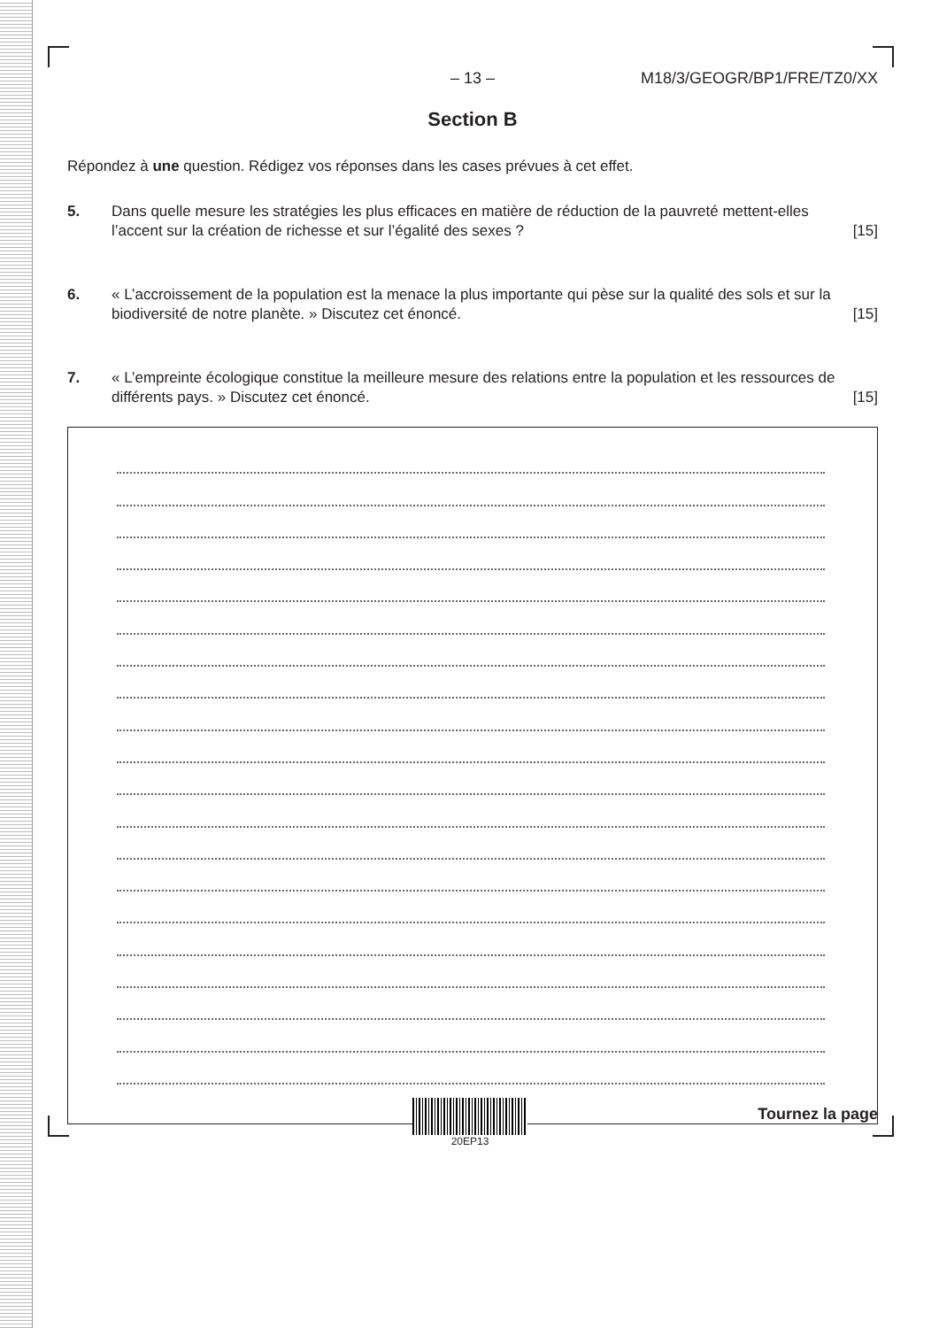– 13 – M18/3/GEOGR/BP1/FRE/TZ0/XX
Section B
Répondez à une question. Rédigez vos réponses dans les cases prévues à cet effet.
5. Dans quelle mesure les stratégies les plus efficaces en matière de réduction de la pauvreté mettent-elles l’accent sur la création de richesse et sur l’égalité des sexes ? [15]
6. « L’accroissement de la population est la menace la plus importante qui pèse sur la qualité des sols et sur la biodiversité de notre planète. » Discutez cet énoncé. [15]
7. « L’empreinte écologique constitue la meilleure mesure des relations entre la population et les ressources de différents pays. » Discutez cet énoncé. [15]
20EP13
Tournez la page